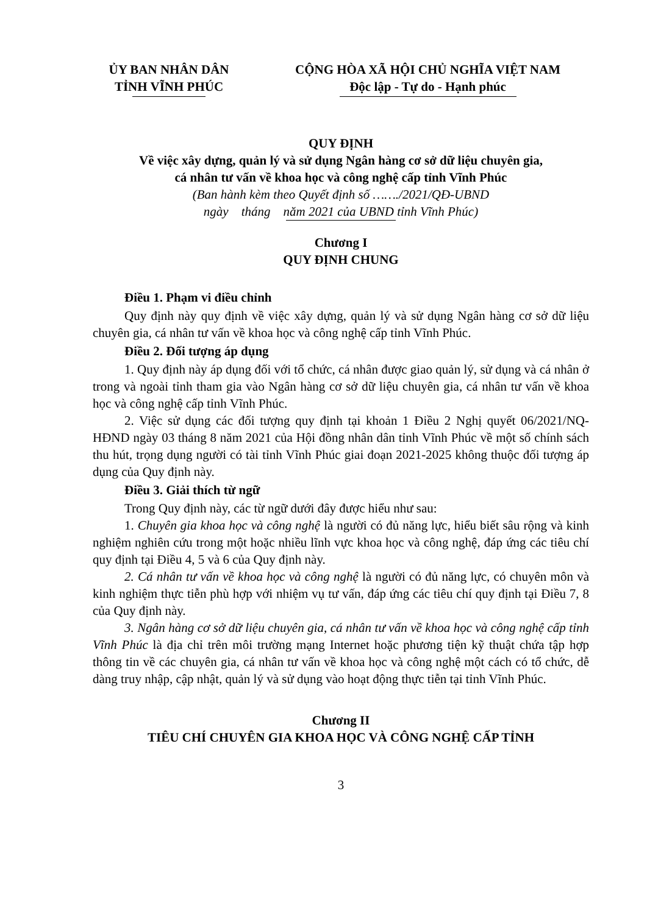ỦY BAN NHÂN DÂN
TỈNH VĨNH PHÚC
CỘNG HÒA XÃ HỘI CHỦ NGHĨA VIỆT NAM
Độc lập - Tự do - Hạnh phúc
QUY ĐỊNH
Về việc xây dựng, quản lý và sử dụng Ngân hàng cơ sở dữ liệu chuyên gia,
cá nhân tư vấn về khoa học và công nghệ cấp tỉnh Vĩnh Phúc
(Ban hành kèm theo Quyết định số ……./2021/QĐ-UBND
ngày tháng năm 2021 của UBND tỉnh Vĩnh Phúc)
Chương I
QUY ĐỊNH CHUNG
Điều 1. Phạm vi điều chỉnh
Quy định này quy định về việc xây dựng, quản lý và sử dụng Ngân hàng cơ sở dữ liệu chuyên gia, cá nhân tư vấn về khoa học và công nghệ cấp tỉnh Vĩnh Phúc.
Điều 2. Đối tượng áp dụng
1. Quy định này áp dụng đối với tổ chức, cá nhân được giao quản lý, sử dụng và cá nhân ở trong và ngoài tỉnh tham gia vào Ngân hàng cơ sở dữ liệu chuyên gia, cá nhân tư vấn về khoa học và công nghệ cấp tỉnh Vĩnh Phúc.
2. Việc sử dụng các đối tượng quy định tại khoản 1 Điều 2 Nghị quyết 06/2021/NQ-HĐND ngày 03 tháng 8 năm 2021 của Hội đồng nhân dân tỉnh Vĩnh Phúc về một số chính sách thu hút, trọng dụng người có tài tỉnh Vĩnh Phúc giai đoạn 2021-2025 không thuộc đối tượng áp dụng của Quy định này.
Điều 3. Giải thích từ ngữ
Trong Quy định này, các từ ngữ dưới đây được hiểu như sau:
1. Chuyên gia khoa học và công nghệ là người có đủ năng lực, hiểu biết sâu rộng và kinh nghiệm nghiên cứu trong một hoặc nhiều lĩnh vực khoa học và công nghệ, đáp ứng các tiêu chí quy định tại Điều 4, 5 và 6 của Quy định này.
2. Cá nhân tư vấn về khoa học và công nghệ là người có đủ năng lực, có chuyên môn và kinh nghiệm thực tiễn phù hợp với nhiệm vụ tư vấn, đáp ứng các tiêu chí quy định tại Điều 7, 8 của Quy định này.
3. Ngân hàng cơ sở dữ liệu chuyên gia, cá nhân tư vấn về khoa học và công nghệ cấp tỉnh Vĩnh Phúc là địa chỉ trên môi trường mạng Internet hoặc phương tiện kỹ thuật chứa tập hợp thông tin về các chuyên gia, cá nhân tư vấn về khoa học và công nghệ một cách có tổ chức, dễ dàng truy nhập, cập nhật, quản lý và sử dụng vào hoạt động thực tiễn tại tỉnh Vĩnh Phúc.
Chương II
TIÊU CHÍ CHUYÊN GIA KHOA HỌC VÀ CÔNG NGHỆ CẤP TỈNH
3